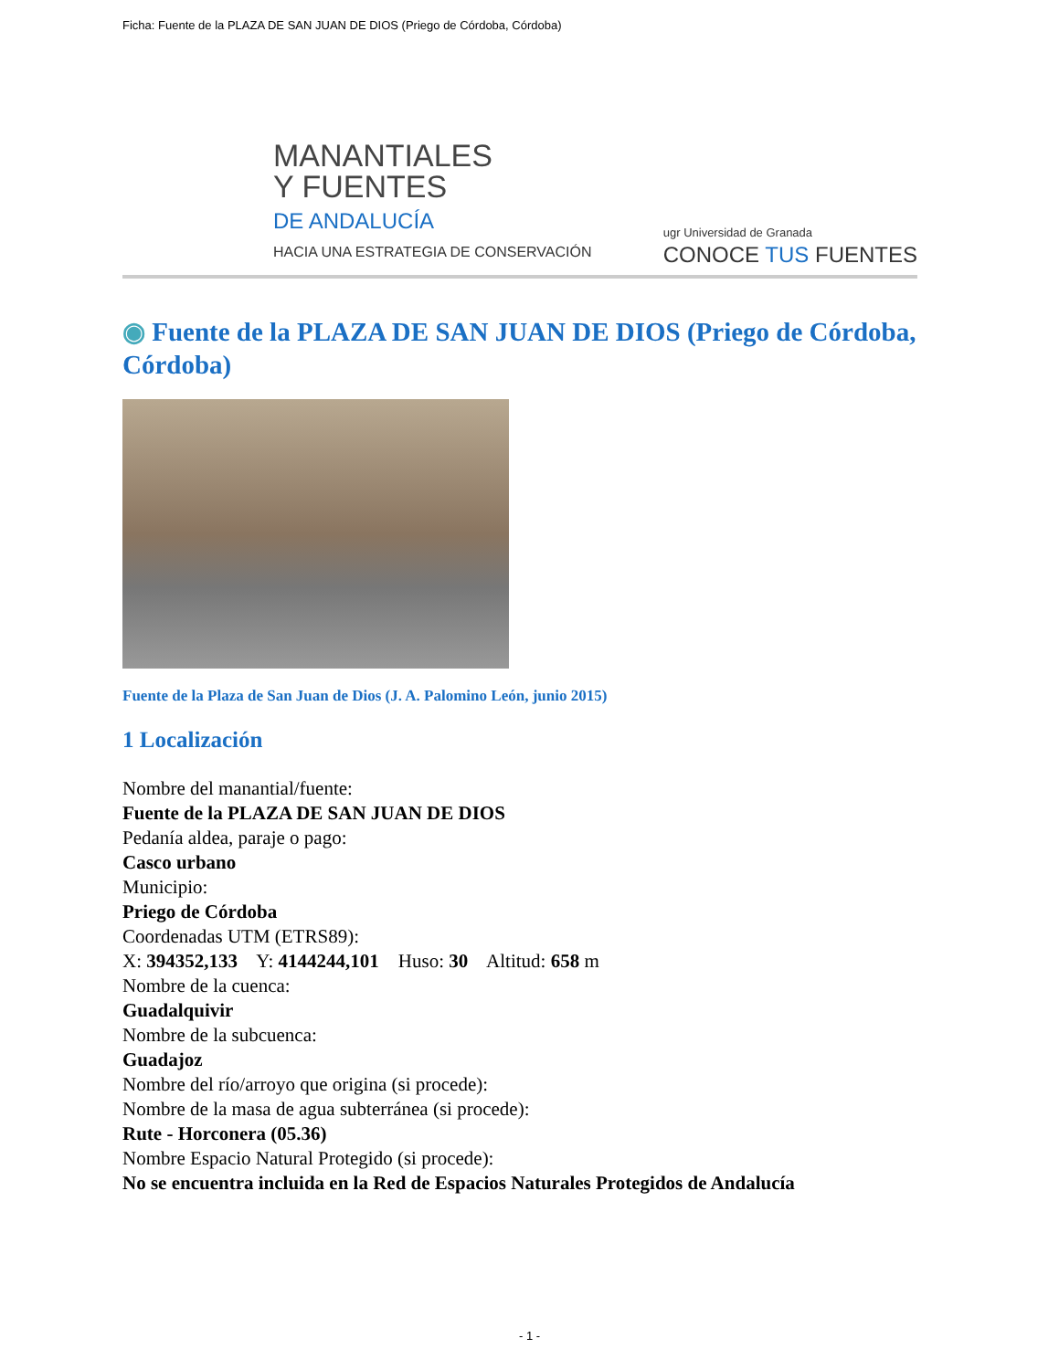Ficha: Fuente de la PLAZA DE SAN JUAN DE DIOS (Priego de Córdoba, Córdoba)
MANANTIALES
Y FUENTES
DE ANDALUCÍA
HACIA UNA ESTRATEGIA DE CONSERVACIÓN
ugr Universidad de Granada
CONOCE TUS FUENTES
◉ Fuente de la PLAZA DE SAN JUAN DE DIOS (Priego de Córdoba, Córdoba)
Fuente de la Plaza de San Juan de Dios (J. A. Palomino León, junio 2015)
1 Localización
Nombre del manantial/fuente:
Fuente de la PLAZA DE SAN JUAN DE DIOS
Pedanía aldea, paraje o pago:
Casco urbano
Municipio:
Priego de Córdoba
Coordenadas UTM (ETRS89):
X: 394352,133 Y: 4144244,101 Huso: 30 Altitud: 658 m
Nombre de la cuenca:
Guadalquivir
Nombre de la subcuenca:
Guadajoz
Nombre del río/arroyo que origina (si procede):
Nombre de la masa de agua subterránea (si procede):
Rute - Horconera (05.36)
Nombre Espacio Natural Protegido (si procede):
No se encuentra incluida en la Red de Espacios Naturales Protegidos de Andalucía
- 1 -